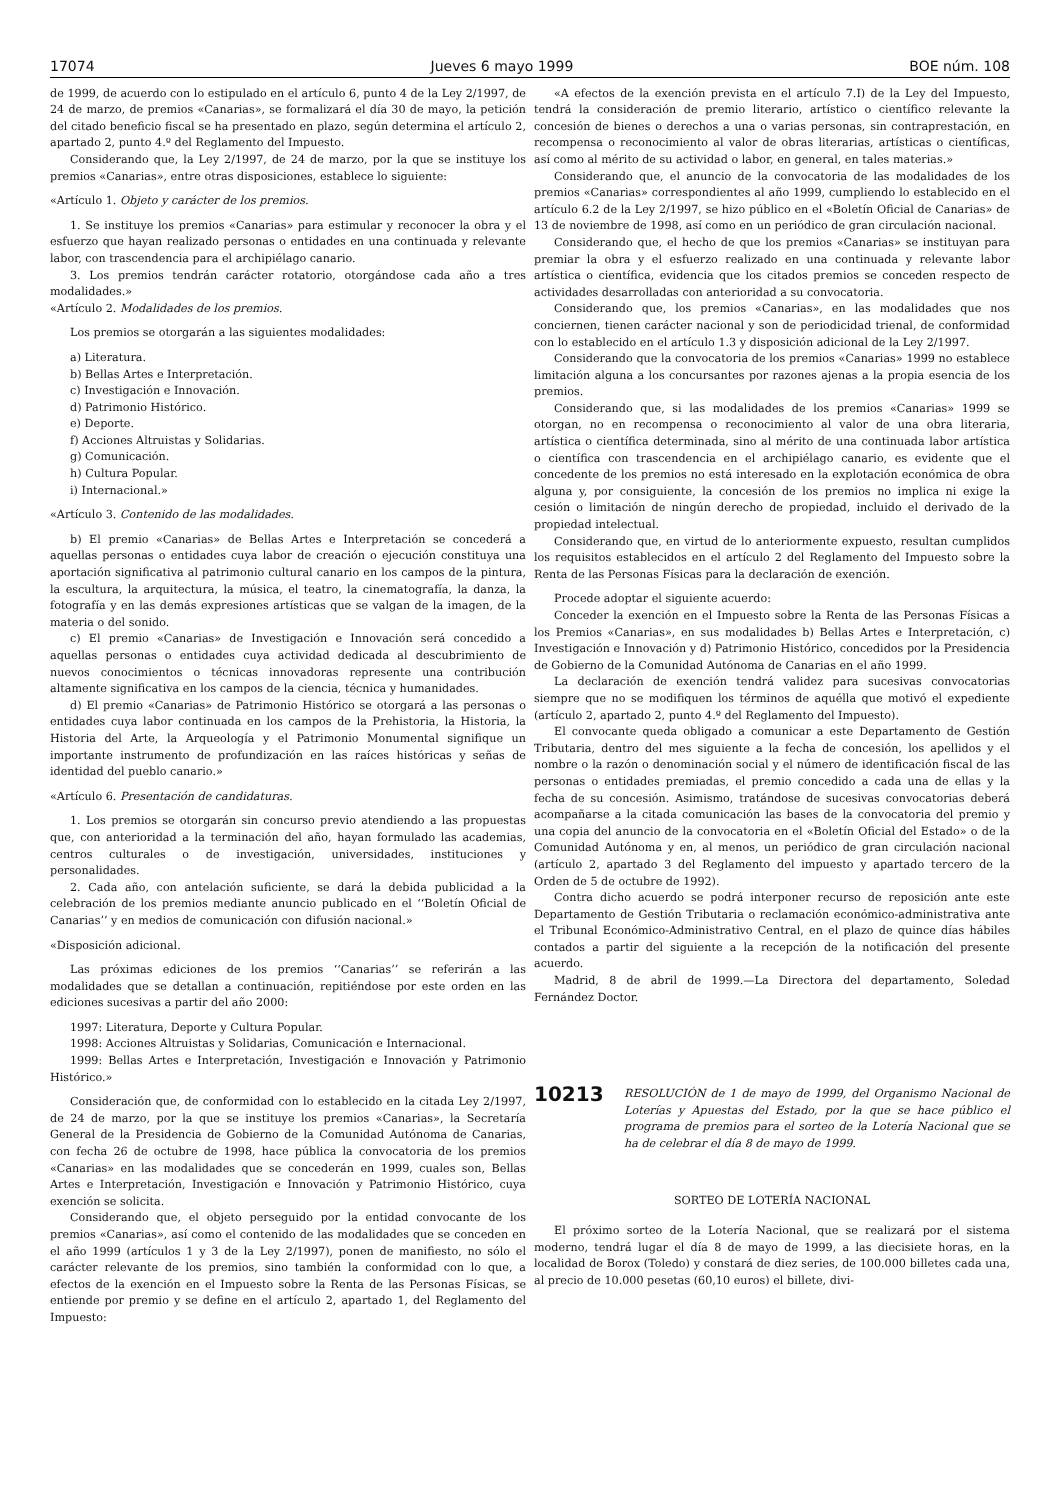17074 Jueves 6 mayo 1999 BOE núm. 108
de 1999, de acuerdo con lo estipulado en el artículo 6, punto 4 de la Ley 2/1997, de 24 de marzo, de premios «Canarias», se formalizará el día 30 de mayo, la petición del citado beneficio fiscal se ha presentado en plazo, según determina el artículo 2, apartado 2, punto 4.º del Reglamento del Impuesto.
Considerando que, la Ley 2/1997, de 24 de marzo, por la que se instituye los premios «Canarias», entre otras disposiciones, establece lo siguiente:
«Artículo 1. Objeto y carácter de los premios.
1. Se instituye los premios «Canarias» para estimular y reconocer la obra y el esfuerzo que hayan realizado personas o entidades en una continuada y relevante labor, con trascendencia para el archipiélago canario.
3. Los premios tendrán carácter rotatorio, otorgándose cada año a tres modalidades.»
«Artículo 2. Modalidades de los premios.
Los premios se otorgarán a las siguientes modalidades:
a) Literatura.
b) Bellas Artes e Interpretación.
c) Investigación e Innovación.
d) Patrimonio Histórico.
e) Deporte.
f) Acciones Altruistas y Solidarias.
g) Comunicación.
h) Cultura Popular.
i) Internacional.»
«Artículo 3. Contenido de las modalidades.
b) El premio «Canarias» de Bellas Artes e Interpretación se concederá a aquellas personas o entidades cuya labor de creación o ejecución constituya una aportación significativa al patrimonio cultural canario en los campos de la pintura, la escultura, la arquitectura, la música, el teatro, la cinematografía, la danza, la fotografía y en las demás expresiones artísticas que se valgan de la imagen, de la materia o del sonido.
c) El premio «Canarias» de Investigación e Innovación será concedido a aquellas personas o entidades cuya actividad dedicada al descubrimiento de nuevos conocimientos o técnicas innovadoras represente una contribución altamente significativa en los campos de la ciencia, técnica y humanidades.
d) El premio «Canarias» de Patrimonio Histórico se otorgará a las personas o entidades cuya labor continuada en los campos de la Prehistoria, la Historia, la Historia del Arte, la Arqueología y el Patrimonio Monumental signifique un importante instrumento de profundización en las raíces históricas y señas de identidad del pueblo canario.»
«Artículo 6. Presentación de candidaturas.
1. Los premios se otorgarán sin concurso previo atendiendo a las propuestas que, con anterioridad a la terminación del año, hayan formulado las academias, centros culturales o de investigación, universidades, instituciones y personalidades.
2. Cada año, con antelación suficiente, se dará la debida publicidad a la celebración de los premios mediante anuncio publicado en el ‘‘Boletín Oficial de Canarias’’ y en medios de comunicación con difusión nacional.»
«Disposición adicional.
Las próximas ediciones de los premios ‘‘Canarias’’ se referirán a las modalidades que se detallan a continuación, repitiéndose por este orden en las ediciones sucesivas a partir del año 2000:
1997: Literatura, Deporte y Cultura Popular.
1998: Acciones Altruistas y Solidarias, Comunicación e Internacional.
1999: Bellas Artes e Interpretación, Investigación e Innovación y Patrimonio Histórico.»
Consideración que, de conformidad con lo establecido en la citada Ley 2/1997, de 24 de marzo, por la que se instituye los premios «Canarias», la Secretaría General de la Presidencia de Gobierno de la Comunidad Autónoma de Canarias, con fecha 26 de octubre de 1998, hace pública la convocatoria de los premios «Canarias» en las modalidades que se concederán en 1999, cuales son, Bellas Artes e Interpretación, Investigación e Innovación y Patrimonio Histórico, cuya exención se solicita.
Considerando que, el objeto perseguido por la entidad convocante de los premios «Canarias», así como el contenido de las modalidades que se conceden en el año 1999 (artículos 1 y 3 de la Ley 2/1997), ponen de manifiesto, no sólo el carácter relevante de los premios, sino también la conformidad con lo que, a efectos de la exención en el Impuesto sobre la Renta de las Personas Físicas, se entiende por premio y se define en el artículo 2, apartado 1, del Reglamento del Impuesto:
«A efectos de la exención prevista en el artículo 7.I) de la Ley del Impuesto, tendrá la consideración de premio literario, artístico o científico relevante la concesión de bienes o derechos a una o varias personas, sin contraprestación, en recompensa o reconocimiento al valor de obras literarias, artísticas o científicas, así como al mérito de su actividad o labor, en general, en tales materias.»
Considerando que, el anuncio de la convocatoria de las modalidades de los premios «Canarias» correspondientes al año 1999, cumpliendo lo establecido en el artículo 6.2 de la Ley 2/1997, se hizo público en el «Boletín Oficial de Canarias» de 13 de noviembre de 1998, así como en un periódico de gran circulación nacional.
Considerando que, el hecho de que los premios «Canarias» se instituyan para premiar la obra y el esfuerzo realizado en una continuada y relevante labor artística o científica, evidencia que los citados premios se conceden respecto de actividades desarrolladas con anterioridad a su convocatoria.
Considerando que, los premios «Canarias», en las modalidades que nos conciernen, tienen carácter nacional y son de periodicidad trienal, de conformidad con lo establecido en el artículo 1.3 y disposición adicional de la Ley 2/1997.
Considerando que la convocatoria de los premios «Canarias» 1999 no establece limitación alguna a los concursantes por razones ajenas a la propia esencia de los premios.
Considerando que, si las modalidades de los premios «Canarias» 1999 se otorgan, no en recompensa o reconocimiento al valor de una obra literaria, artística o científica determinada, sino al mérito de una continuada labor artística o científica con trascendencia en el archipiélago canario, es evidente que el concedente de los premios no está interesado en la explotación económica de obra alguna y, por consiguiente, la concesión de los premios no implica ni exige la cesión o limitación de ningún derecho de propiedad, incluido el derivado de la propiedad intelectual.
Considerando que, en virtud de lo anteriormente expuesto, resultan cumplidos los requisitos establecidos en el artículo 2 del Reglamento del Impuesto sobre la Renta de las Personas Físicas para la declaración de exención.
Procede adoptar el siguiente acuerdo:
Conceder la exención en el Impuesto sobre la Renta de las Personas Físicas a los Premios «Canarias», en sus modalidades b) Bellas Artes e Interpretación, c) Investigación e Innovación y d) Patrimonio Histórico, concedidos por la Presidencia de Gobierno de la Comunidad Autónoma de Canarias en el año 1999.
La declaración de exención tendrá validez para sucesivas convocatorias siempre que no se modifiquen los términos de aquélla que motivó el expediente (artículo 2, apartado 2, punto 4.º del Reglamento del Impuesto).
El convocante queda obligado a comunicar a este Departamento de Gestión Tributaria, dentro del mes siguiente a la fecha de concesión, los apellidos y el nombre o la razón o denominación social y el número de identificación fiscal de las personas o entidades premiadas, el premio concedido a cada una de ellas y la fecha de su concesión. Asimismo, tratándose de sucesivas convocatorias deberá acompañarse a la citada comunicación las bases de la convocatoria del premio y una copia del anuncio de la convocatoria en el «Boletín Oficial del Estado» o de la Comunidad Autónoma y en, al menos, un periódico de gran circulación nacional (artículo 2, apartado 3 del Reglamento del impuesto y apartado tercero de la Orden de 5 de octubre de 1992).
Contra dicho acuerdo se podrá interponer recurso de reposición ante este Departamento de Gestión Tributaria o reclamación económico-administrativa ante el Tribunal Económico-Administrativo Central, en el plazo de quince días hábiles contados a partir del siguiente a la recepción de la notificación del presente acuerdo.
Madrid, 8 de abril de 1999.—La Directora del departamento, Soledad Fernández Doctor.
10213
RESOLUCIÓN de 1 de mayo de 1999, del Organismo Nacional de Loterías y Apuestas del Estado, por la que se hace público el programa de premios para el sorteo de la Lotería Nacional que se ha de celebrar el día 8 de mayo de 1999.
SORTEO DE LOTERÍA NACIONAL
El próximo sorteo de la Lotería Nacional, que se realizará por el sistema moderno, tendrá lugar el día 8 de mayo de 1999, a las diecisiete horas, en la localidad de Borox (Toledo) y constará de diez series, de 100.000 billetes cada una, al precio de 10.000 pesetas (60,10 euros) el billete, divi-